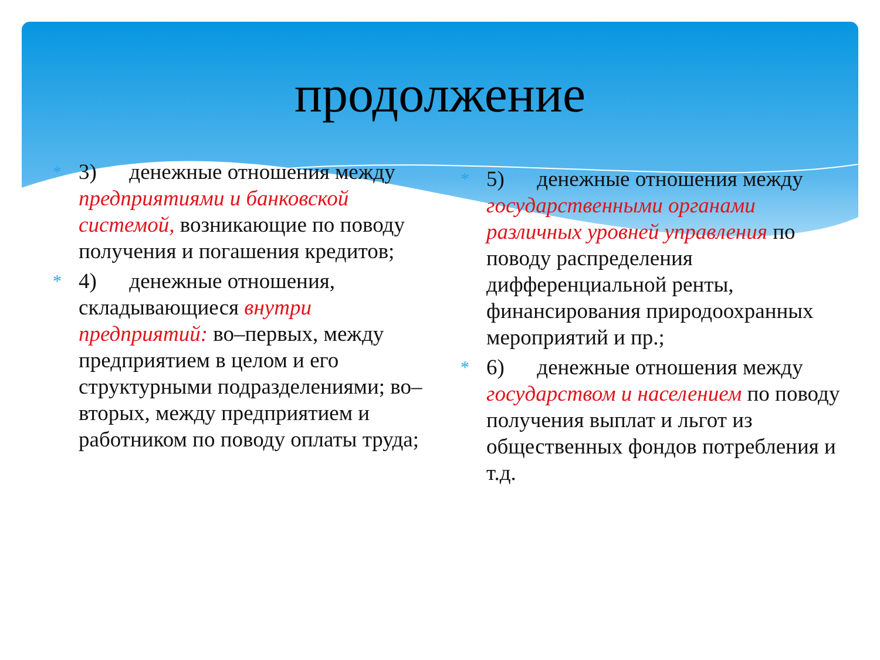продолжение
*
3) денежные отношения между предприятиями и банковской системой, возникающие по поводу получения и погашения кредитов;
*
4) денежные отношения, складывающиеся внутри предприятий: во–первых, между предприятием в целом и его структурными подразделениями; во–вторых, между предприятием и работником по поводу оплаты труда;
*
5) денежные отношения между государственными органами различных уровней управления по поводу распределения дифференциальной ренты, финансирования природоохранных мероприятий и пр.;
*
6) денежные отношения между государством и населением по поводу получения выплат и льгот из общественных фондов потребления и т.д.